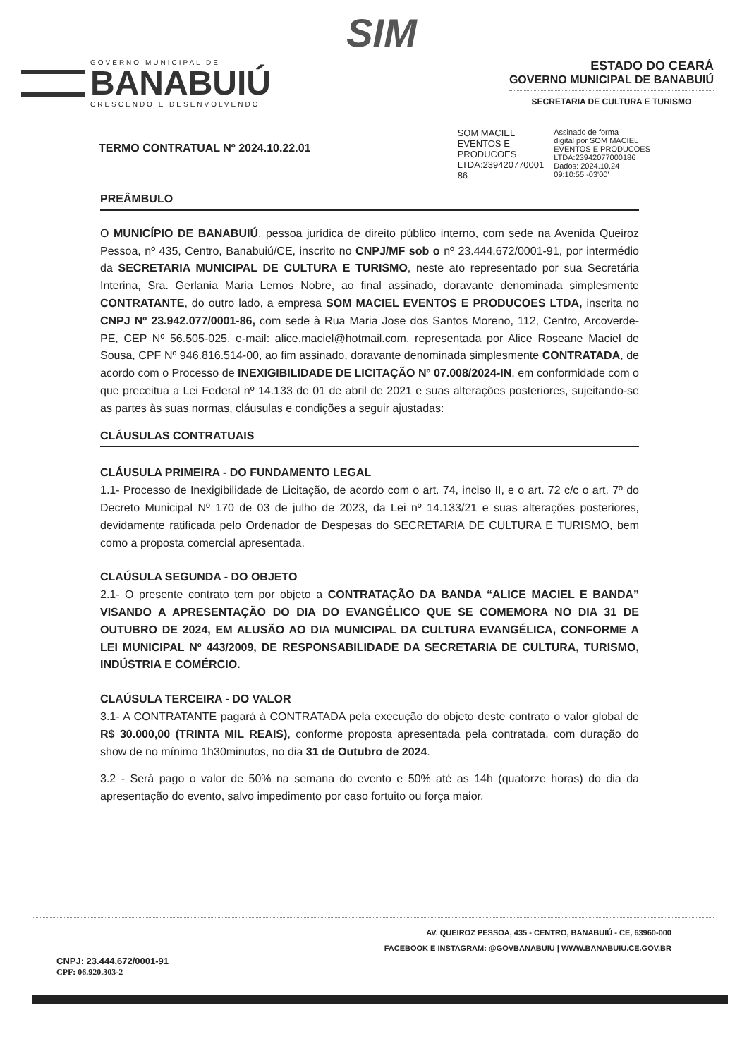SIM
GOVERNO MUNICIPAL DE
BANABUIÚ
CRESCENDO E DESENVOLVENDO
ESTADO DO CEARÁ
GOVERNO MUNICIPAL DE BANABUIÚ
SECRETARIA DE CULTURA E TURISMO
TERMO CONTRATUAL Nº 2024.10.22.01
SOM MACIEL
EVENTOS E
PRODUCOES
LTDA:239420770001
86
Assinado de forma
digital por SOM MACIEL
EVENTOS E PRODUCOES
LTDA:23942077000186
Dados: 2024.10.24
09:10:55 -03'00'
PREÂMBULO
O MUNICÍPIO DE BANABUIÚ, pessoa jurídica de direito público interno, com sede na Avenida Queiroz Pessoa, nº 435, Centro, Banabuiú/CE, inscrito no CNPJ/MF sob o nº 23.444.672/0001-91, por intermédio da SECRETARIA MUNICIPAL DE CULTURA E TURISMO, neste ato representado por sua Secretária Interina, Sra. Gerlania Maria Lemos Nobre, ao final assinado, doravante denominada simplesmente CONTRATANTE, do outro lado, a empresa SOM MACIEL EVENTOS E PRODUCOES LTDA, inscrita no CNPJ Nº 23.942.077/0001-86, com sede à Rua Maria Jose dos Santos Moreno, 112, Centro, Arcoverde-PE, CEP Nº 56.505-025, e-mail: alice.maciel@hotmail.com, representada por Alice Roseane Maciel de Sousa, CPF Nº 946.816.514-00, ao fim assinado, doravante denominada simplesmente CONTRATADA, de acordo com o Processo de INEXIGIBILIDADE DE LICITAÇÃO Nº 07.008/2024-IN, em conformidade com o que preceitua a Lei Federal nº 14.133 de 01 de abril de 2021 e suas alterações posteriores, sujeitando-se as partes às suas normas, cláusulas e condições a seguir ajustadas:
CLÁUSULAS CONTRATUAIS
CLÁUSULA PRIMEIRA - DO FUNDAMENTO LEGAL
1.1- Processo de Inexigibilidade de Licitação, de acordo com o art. 74, inciso II, e o art. 72 c/c o art. 7º do Decreto Municipal Nº 170 de 03 de julho de 2023, da Lei nº 14.133/21 e suas alterações posteriores, devidamente ratificada pelo Ordenador de Despesas do SECRETARIA DE CULTURA E TURISMO, bem como a proposta comercial apresentada.
CLAÚSULA SEGUNDA - DO OBJETO
2.1- O presente contrato tem por objeto a CONTRATAÇÃO DA BANDA “ALICE MACIEL E BANDA” VISANDO A APRESENTAÇÃO DO DIA DO EVANGÉLICO QUE SE COMEMORA NO DIA 31 DE OUTUBRO DE 2024, EM ALUSÃO AO DIA MUNICIPAL DA CULTURA EVANGÉLICA, CONFORME A LEI MUNICIPAL Nº 443/2009, DE RESPONSABILIDADE DA SECRETARIA DE CULTURA, TURISMO, INDÚSTRIA E COMÉRCIO.
CLAÚSULA TERCEIRA - DO VALOR
3.1- A CONTRATANTE pagará à CONTRATADA pela execução do objeto deste contrato o valor global de R$ 30.000,00 (TRINTA MIL REAIS), conforme proposta apresentada pela contratada, com duração do show de no mínimo 1h30minutos, no dia 31 de Outubro de 2024.
3.2 - Será pago o valor de 50% na semana do evento e 50% até as 14h (quatorze horas) do dia da apresentação do evento, salvo impedimento por caso fortuito ou força maior.
AV. QUEIROZ PESSOA, 435 - CENTRO, BANABUIÚ - CE, 63960-000
FACEBOOK E INSTAGRAM: @GOVBANABUIU | WWW.BANABUIU.CE.GOV.BR
CNPJ: 23.444.672/0001-91
CPF: 06.920.303-2